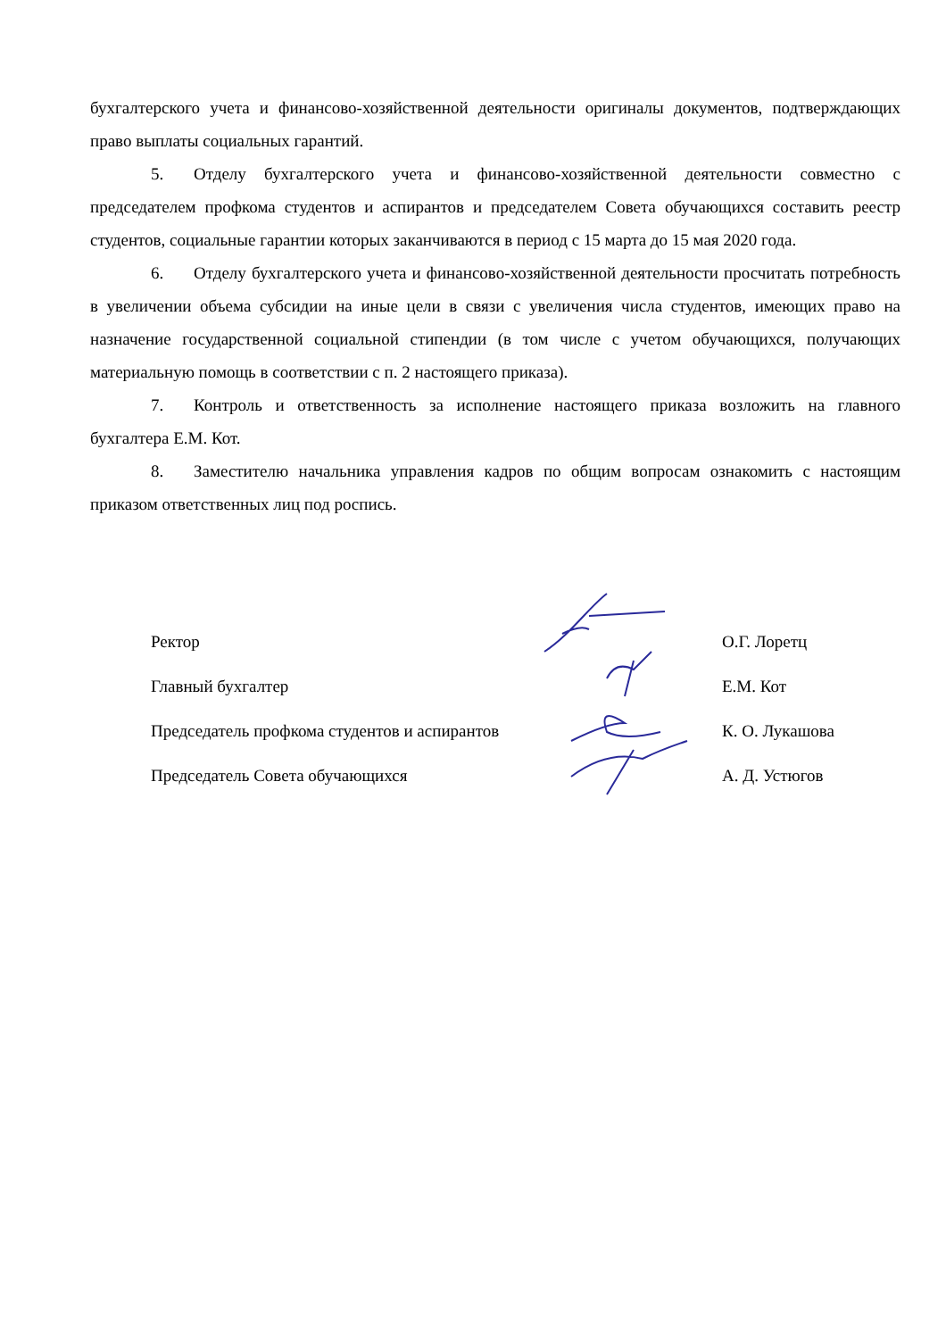бухгалтерского учета и финансово-хозяйственной деятельности оригиналы документов, подтверждающих право выплаты социальных гарантий.
5. Отделу бухгалтерского учета и финансово-хозяйственной деятельности совместно с председателем профкома студентов и аспирантов и председателем Совета обучающихся составить реестр студентов, социальные гарантии которых заканчиваются в период с 15 марта до 15 мая 2020 года.
6. Отделу бухгалтерского учета и финансово-хозяйственной деятельности просчитать потребность в увеличении объема субсидии на иные цели в связи с увеличения числа студентов, имеющих право на назначение государственной социальной стипендии (в том числе с учетом обучающихся, получающих материальную помощь в соответствии с п. 2 настоящего приказа).
7. Контроль и ответственность за исполнение настоящего приказа возложить на главного бухгалтера Е.М. Кот.
8. Заместителю начальника управления кадров по общим вопросам ознакомить с настоящим приказом ответственных лиц под роспись.
Ректор О.Г. Лоретц
Главный бухгалтер Е.М. Кот
Председатель профкома студентов и аспирантов К. О. Лукашова
Председатель Совета обучающихся А. Д. Устюгов